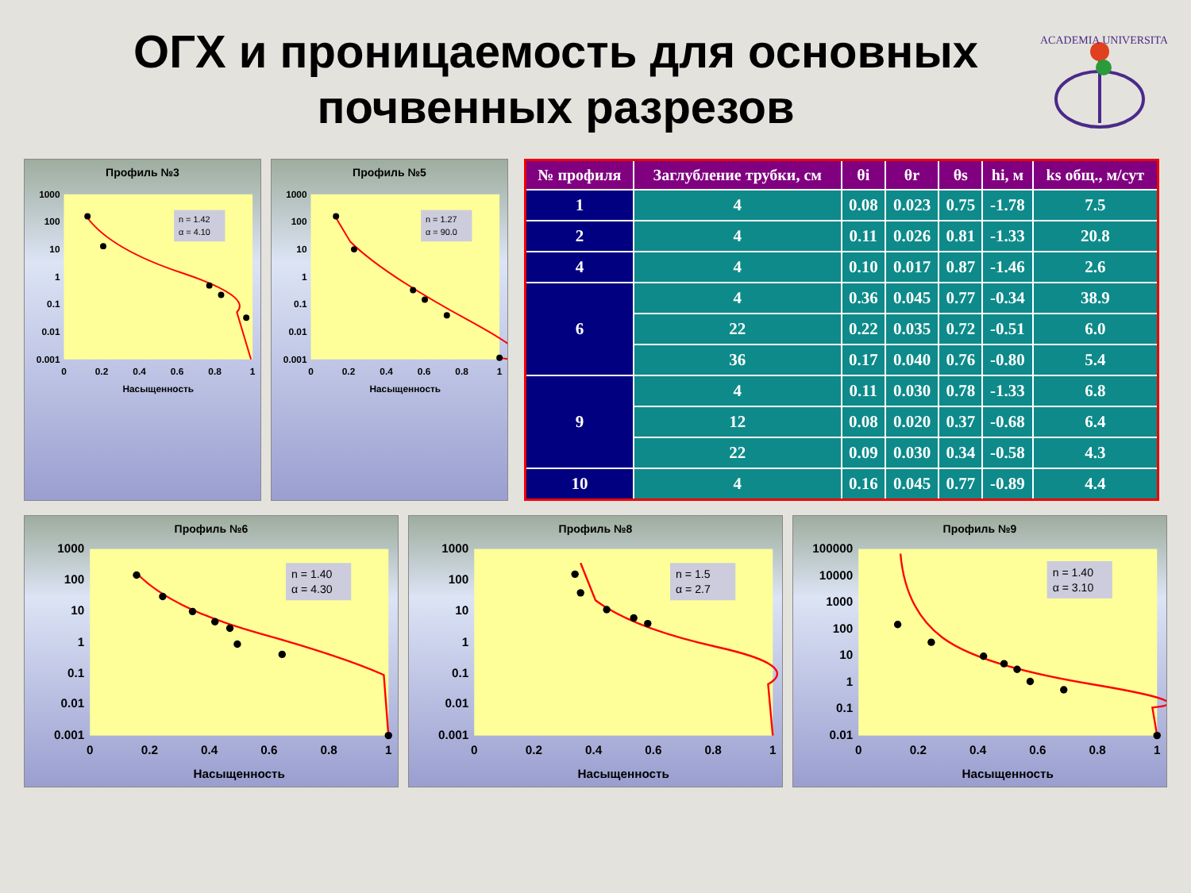ОГХ и проницаемость для основных почвенных разрезов
ACADEMIA UNIVERSITAS
Профиль №3
1000
100
10
1
0.1
0.01
0.001
0
0.2
0.4
0.6
0.8
1
Насыщенность
n = 1.42
α = 4.10
Профиль №5
1000
100
10
1
0.1
0.01
0.001
0
0.2
0.4
0.6
0.8
1
Насыщенность
n = 1.27
α = 90.0
| № профиля | Заглубление трубки, см | θi | θr | θs | hi, м | ks общ., м/сут |
| --- | --- | --- | --- | --- | --- | --- |
| 1 | 4 | 0.08 | 0.023 | 0.75 | -1.78 | 7.5 |
| 2 | 4 | 0.11 | 0.026 | 0.81 | -1.33 | 20.8 |
| 4 | 4 | 0.10 | 0.017 | 0.87 | -1.46 | 2.6 |
| 6 | 4 | 0.36 | 0.045 | 0.77 | -0.34 | 38.9 |
| | 22 | 0.22 | 0.035 | 0.72 | -0.51 | 6.0 |
| | 36 | 0.17 | 0.040 | 0.76 | -0.80 | 5.4 |
| 9 | 4 | 0.11 | 0.030 | 0.78 | -1.33 | 6.8 |
| | 12 | 0.08 | 0.020 | 0.37 | -0.68 | 6.4 |
| | 22 | 0.09 | 0.030 | 0.34 | -0.58 | 4.3 |
| 10 | 4 | 0.16 | 0.045 | 0.77 | -0.89 | 4.4 |
Профиль №6
1000
100
10
1
0.1
0.01
0.001
0
0.2
0.4
0.6
0.8
1
Насыщенность
n = 1.40
α = 4.30
Профиль №8
1000
100
10
1
0.1
0.01
0.001
0
0.2
0.4
0.6
0.8
1
Насыщенность
n = 1.5
α = 2.7
Профиль №9
100000
10000
1000
100
10
1
0.1
0.01
0
0.2
0.4
0.6
0.8
1
Насыщенность
n = 1.40
α = 3.10